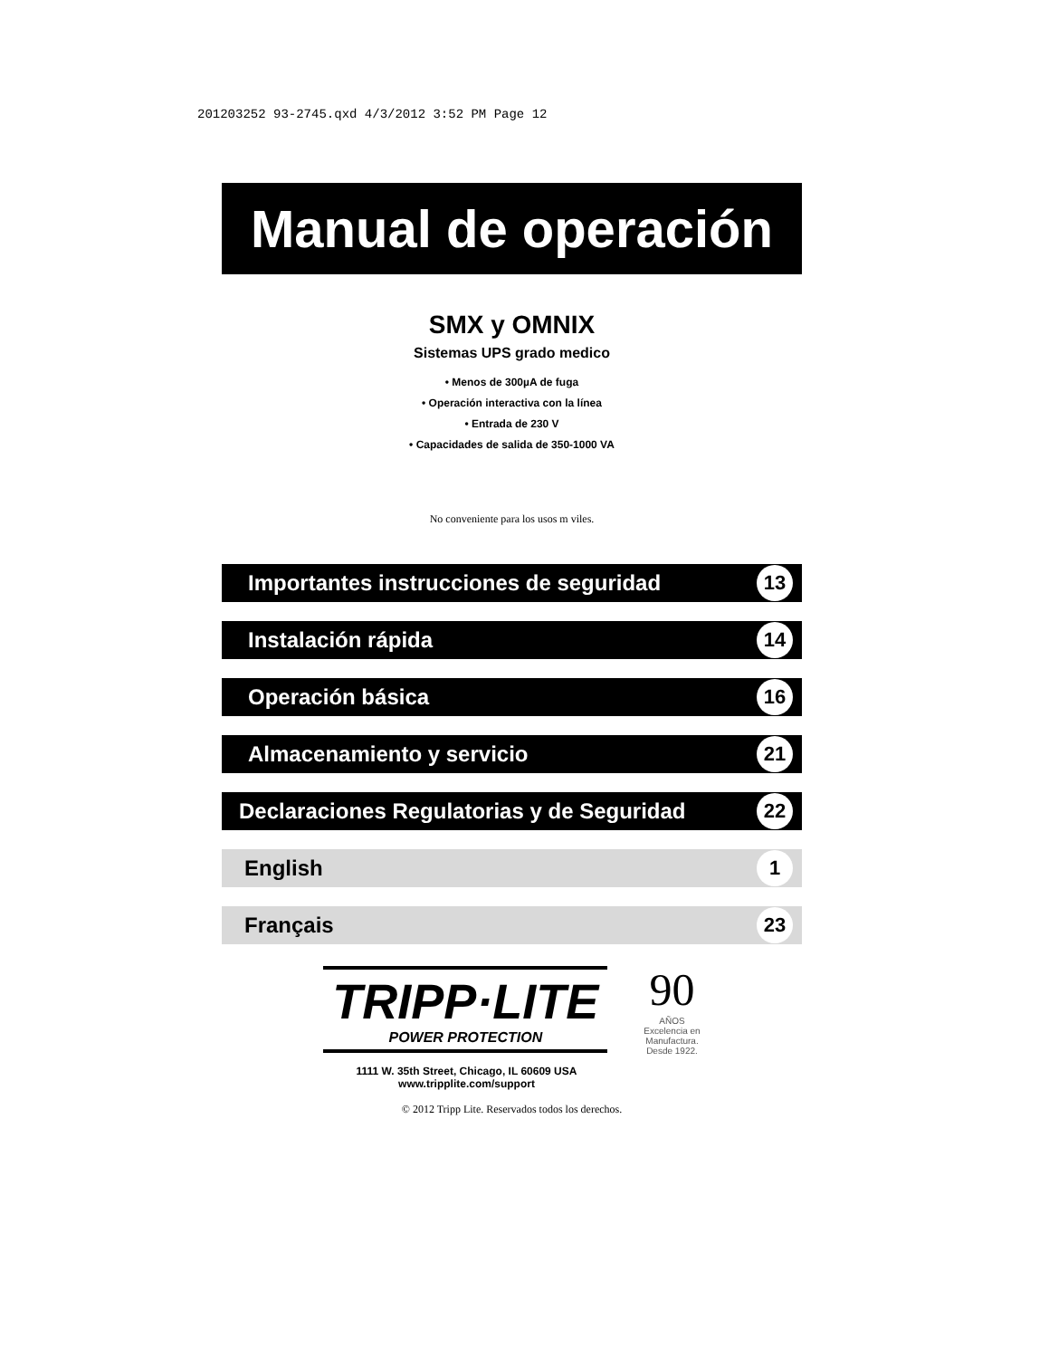201203252 93-2745.qxd 4/3/2012 3:52 PM Page 12
Manual de operación
SMX y OMNIX
Sistemas UPS grado medico
• Menos de 300µA de fuga
• Operación interactiva con la línea
• Entrada de 230 V
• Capacidades de salida de 350-1000 VA
No conveniente para los usos m viles.
Importantes instrucciones de seguridad 13
Instalación rápida 14
Operación básica 16
Almacenamiento y servicio 21
Declaraciones Regulatorias y de Seguridad 22
English 1
Français 23
TRIPP·LITE
POWER PROTECTION
90
AÑOS
Excelencia en
Manufactura.
Desde 1922.
1111 W. 35th Street, Chicago, IL 60609 USA
www.tripplite.com/support
© 2012 Tripp Lite. Reservados todos los derechos.